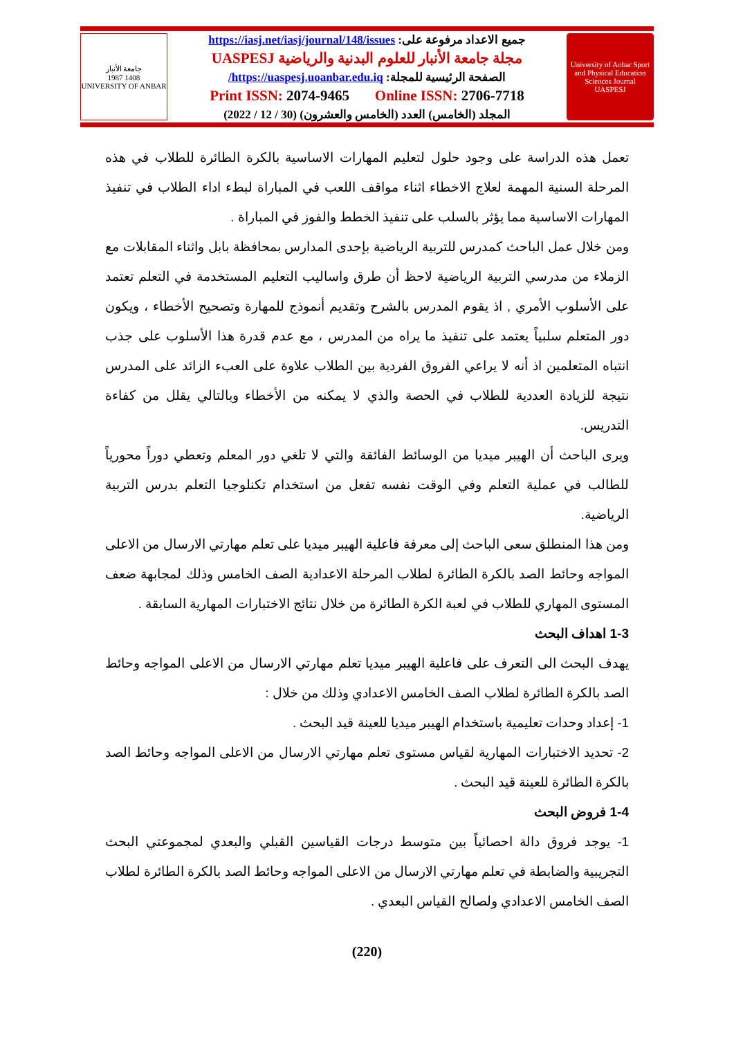جامعة الأنبار
1987 1408
UNIVERSITY OF ANBAR
جميع الاعداد مرفوعة على: https://iasj.net/iasj/journal/148/issues
مجلة جامعة الأنبار للعلوم البدنية والرياضية UASPESJ
الصفحة الرئيسية للمجلة: https://uaspesj.uoanbar.edu.iq/
Print ISSN: 2074-9465 Online ISSN: 2706-7718
المجلد (الخامس) العدد (الخامس والعشرون) (30 / 12 / 2022)
University of Anbar Sport and Physical Education Sciences Journal
UASPESJ
تعمل هذه الدراسة على وجود حلول لتعليم المهارات الاساسية بالكرة الطائرة للطلاب في هذه المرحلة السنية المهمة لعلاج الاخطاء اثناء مواقف اللعب في المباراة لبطء اداء الطلاب في تنفيذ المهارات الاساسية مما يؤثر بالسلب على تنفيذ الخطط والفوز في المباراة .
ومن خلال عمل الباحث كمدرس للتربية الرياضية بإحدى المدارس بمحافظة بابل واثناء المقابلات مع الزملاء من مدرسي التربية الرياضية لاحظ أن طرق واساليب التعليم المستخدمة في التعلم تعتمد على الأسلوب الأمري , اذ يقوم المدرس بالشرح وتقديم أنموذج للمهارة وتصحيح الأخطاء ، ويكون دور المتعلم سلبياً يعتمد على تنفيذ ما يراه من المدرس ، مع عدم قدرة هذا الأسلوب على جذب انتباه المتعلمين اذ أنه لا يراعي الفروق الفردية بين الطلاب علاوة على العبء الزائد على المدرس نتيجة للزيادة العددية للطلاب في الحصة والذي لا يمكنه من الأخطاء وبالتالي يقلل من كفاءة التدريس.
ويرى الباحث أن الهيبر ميديا من الوسائط الفائقة والتي لا تلغي دور المعلم وتعطي دوراً محورياً للطالب في عملية التعلم وفي الوقت نفسه تفعل من استخدام تكنلوجيا التعلم بدرس التربية الرياضية.
ومن هذا المنطلق سعى الباحث إلى معرفة فاعلية الهيبر ميديا على تعلم مهارتي الارسال من الاعلى المواجه وحائط الصد بالكرة الطائرة لطلاب المرحلة الاعدادية الصف الخامس وذلك لمجابهة ضعف المستوى المهاري للطلاب في لعبة الكرة الطائرة من خلال نتائج الاختبارات المهارية السابقة .
1-3 اهداف البحث
يهدف البحث الى التعرف على فاعلية الهيبر ميديا تعلم مهارتي الارسال من الاعلى المواجه وحائط الصد بالكرة الطائرة لطلاب الصف الخامس الاعدادي وذلك من خلال :
1- إعداد وحدات تعليمية باستخدام الهيبر ميديا للعينة قيد البحث .
2- تحديد الاختبارات المهارية لقياس مستوى تعلم مهارتي الارسال من الاعلى المواجه وحائط الصد بالكرة الطائرة للعينة قيد البحث .
1-4 فروض البحث
1- يوجد فروق دالة احصائياً بين متوسط درجات القياسين القبلي والبعدي لمجموعتي البحث التجريبية والضابطة في تعلم مهارتي الارسال من الاعلى المواجه وحائط الصد بالكرة الطائرة لطلاب الصف الخامس الاعدادي ولصالح القياس البعدي .
(220)